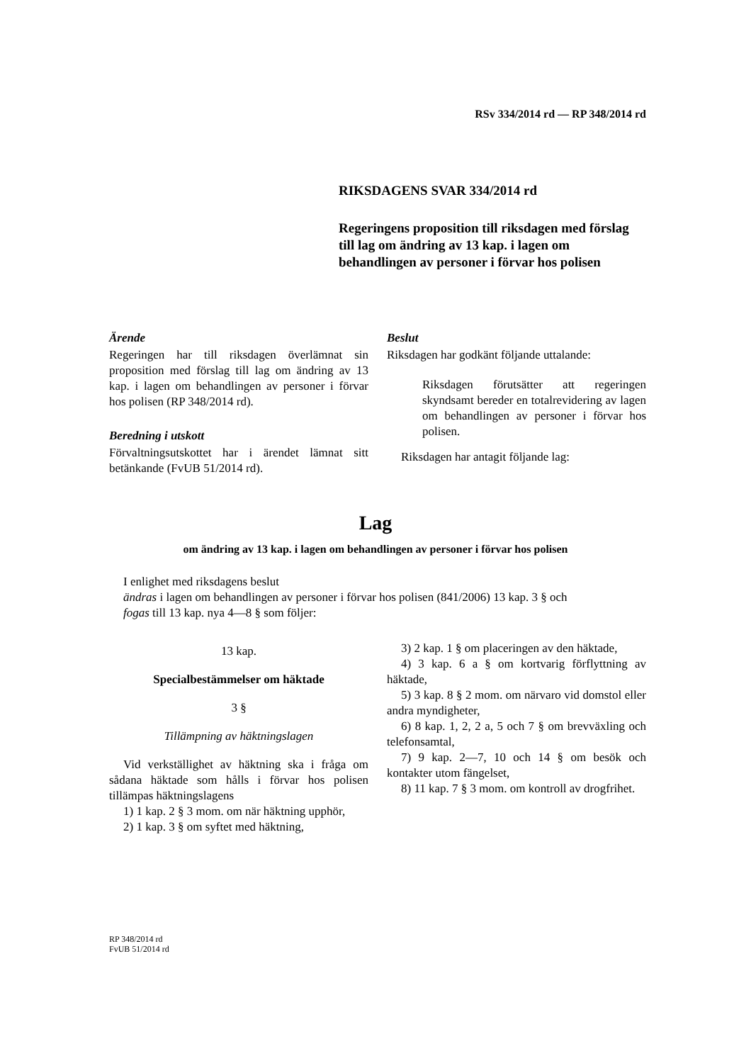RSv 334/2014 rd — RP 348/2014 rd
RIKSDAGENS SVAR 334/2014 rd
Regeringens proposition till riksdagen med förslag till lag om ändring av 13 kap. i lagen om behandlingen av personer i förvar hos polisen
Ärende
Regeringen har till riksdagen överlämnat sin proposition med förslag till lag om ändring av 13 kap. i lagen om behandlingen av personer i förvar hos polisen (RP 348/2014 rd).
Beredning i utskott
Förvaltningsutskottet har i ärendet lämnat sitt betänkande (FvUB 51/2014 rd).
Beslut
Riksdagen har godkänt följande uttalande:
Riksdagen förutsätter att regeringen skyndsamt bereder en totalrevidering av lagen om behandlingen av personer i förvar hos polisen.
Riksdagen har antagit följande lag:
Lag
om ändring av 13 kap. i lagen om behandlingen av personer i förvar hos polisen
I enlighet med riksdagens beslut
ändras i lagen om behandlingen av personer i förvar hos polisen (841/2006) 13 kap. 3 § och
fogas till 13 kap. nya 4—8 § som följer:
13 kap.
Specialbestämmelser om häktade
3 §
Tillämpning av häktningslagen
Vid verkställighet av häktning ska i fråga om sådana häktade som hålls i förvar hos polisen tillämpas häktningslagens
1) 1 kap. 2 § 3 mom. om när häktning upphör,
2) 1 kap. 3 § om syftet med häktning,
3) 2 kap. 1 § om placeringen av den häktade,
4) 3 kap. 6 a § om kortvarig förflyttning av häktade,
5) 3 kap. 8 § 2 mom. om närvaro vid domstol eller andra myndigheter,
6) 8 kap. 1, 2, 2 a, 5 och 7 § om brevväxling och telefonsamtal,
7) 9 kap. 2—7, 10 och 14 § om besök och kontakter utom fängelset,
8) 11 kap. 7 § 3 mom. om kontroll av drogfrihet.
RP 348/2014 rd
FvUB 51/2014 rd